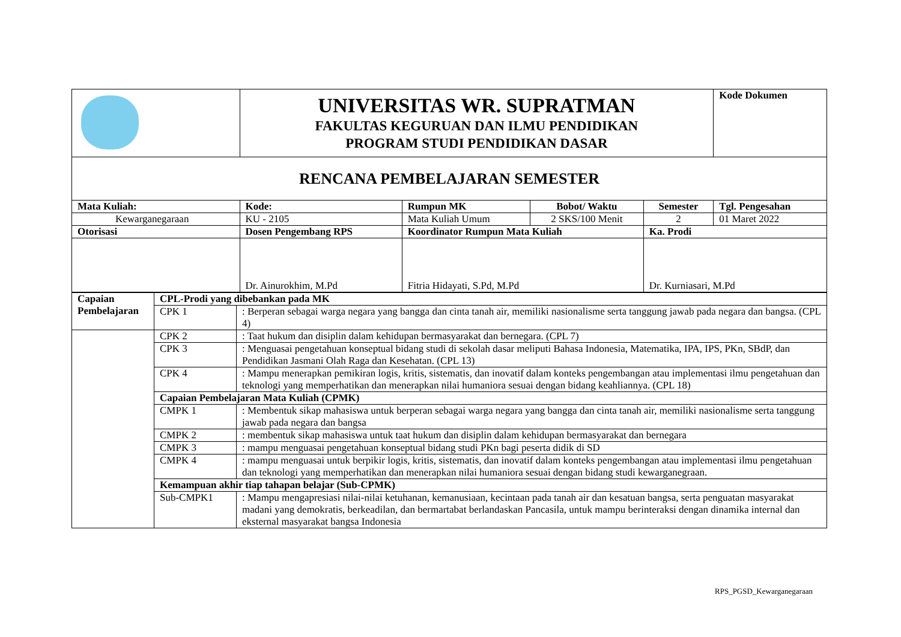| | UNIVERSITAS WR. SUPRATMAN FAKULTAS KEGURUAN DAN ILMU PENDIDIKAN PROGRAM STUDI PENDIDIKAN DASAR | | | | Kode Dokumen |
| RENCANA PEMBELAJARAN SEMESTER | | | | | |
| Mata Kuliah: | Kode: | Rumpun MK | Bobot/ Waktu | Semester | Tgl. Pengesahan |
| Kewarganegaraan | KU - 2105 | Mata Kuliah Umum | 2 SKS/100 Menit | 2 | 01 Maret 2022 |
| Otorisasi | Dosen Pengembang RPS | Koordinator Rumpun Mata Kuliah | | Ka. Prodi | |
| | Dr. Ainurokhim, M.Pd | Fitria Hidayati, S.Pd, M.Pd | | Dr. Kurniasari, M.Pd | |
| Capaian Pembelajaran | CPL-Prodi yang dibebankan pada MK | |
| | CPK 1 | : Berperan sebagai warga negara yang bangga dan cinta tanah air, memiliki nasionalisme serta tanggung jawab pada negara dan bangsa. (CPL 4) |
| | CPK 2 | : Taat hukum dan disiplin dalam kehidupan bermasyarakat dan bernegara. (CPL 7) |
| | CPK 3 | : Menguasai pengetahuan konseptual bidang studi di sekolah dasar meliputi Bahasa Indonesia, Matematika, IPA, IPS, PKn, SBdP, dan Pendidikan Jasmani Olah Raga dan Kesehatan. (CPL 13) |
| | CPK 4 | : Mampu menerapkan pemikiran logis, kritis, sistematis, dan inovatif dalam konteks pengembangan atau implementasi ilmu pengetahuan dan teknologi yang memperhatikan dan menerapkan nilai humaniora sesuai dengan bidang keahliannya. (CPL 18) |
| | Capaian Pembelajaran Mata Kuliah (CPMK) | |
| | CMPK 1 | : Membentuk sikap mahasiswa untuk berperan sebagai warga negara yang bangga dan cinta tanah air, memiliki nasionalisme serta tanggung jawab pada negara dan bangsa |
| | CMPK 2 | : membentuk sikap mahasiswa untuk taat hukum dan disiplin dalam kehidupan bermasyarakat dan bernegara |
| | CMPK 3 | : mampu menguasai pengetahuan konseptual bidang studi PKn bagi peserta didik di SD |
| | CMPK 4 | : mampu menguasai untuk berpikir logis, kritis, sistematis, dan inovatif dalam konteks pengembangan atau implementasi ilmu pengetahuan dan teknologi yang memperhatikan dan menerapkan nilai humaniora sesuai dengan bidang studi kewarganegraan. |
| | Kemampuan akhir tiap tahapan belajar (Sub-CPMK) | |
| | Sub-CMPK1 | : Mampu mengapresiasi nilai-nilai ketuhanan, kemanusiaan, kecintaan pada tanah air dan kesatuan bangsa, serta penguatan masyarakat madani yang demokratis, berkeadilan, dan bermartabat berlandaskan Pancasila, untuk mampu berinteraksi dengan dinamika internal dan eksternal masyarakat bangsa Indonesia |
RPS_PGSD_Kewarganegaraan